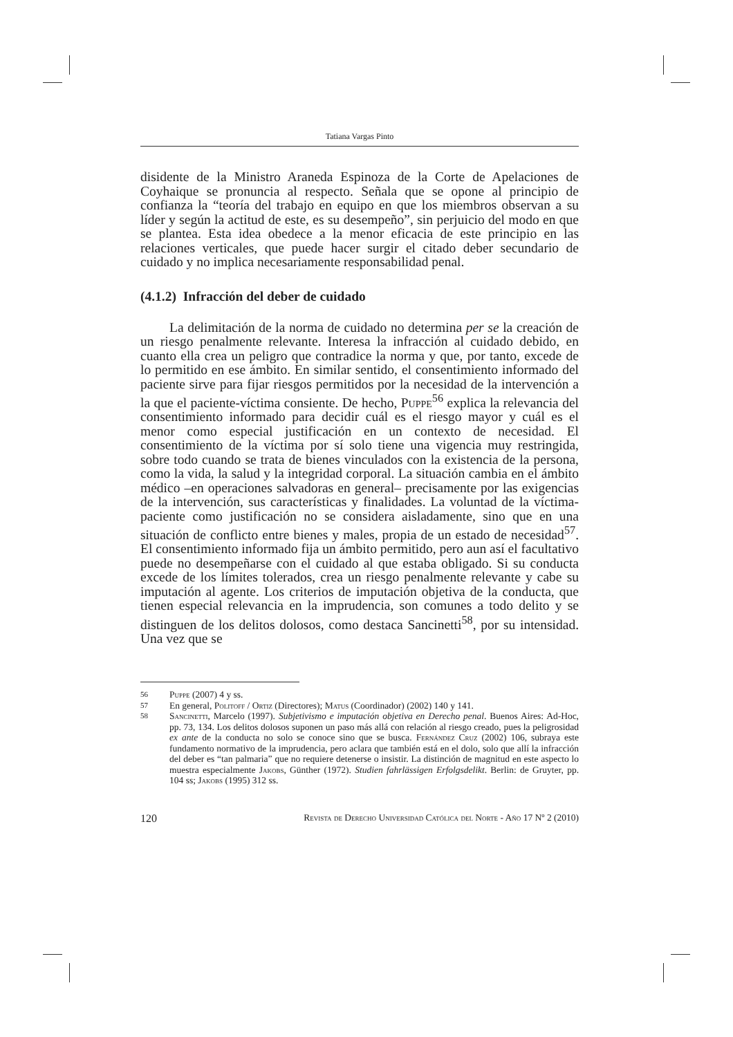Tatiana Vargas Pinto
disidente de la Ministro Araneda Espinoza de la Corte de Apelaciones de Coyhaique se pronuncia al respecto. Señala que se opone al principio de confianza la “teoría del trabajo en equipo en que los miembros observan a su líder y según la actitud de este, es su desempeño”, sin perjuicio del modo en que se plantea. Esta idea obedece a la menor eficacia de este principio en las relaciones verticales, que puede hacer surgir el citado deber secundario de cuidado y no implica necesariamente responsabilidad penal.
(4.1.2) Infracción del deber de cuidado
La delimitación de la norma de cuidado no determina per se la creación de un riesgo penalmente relevante. Interesa la infracción al cuidado debido, en cuanto ella crea un peligro que contradice la norma y que, por tanto, excede de lo permitido en ese ámbito. En similar sentido, el consentimiento informado del paciente sirve para fijar riesgos permitidos por la necesidad de la intervención a la que el paciente-víctima consiente. De hecho, Puppe<sup>56</sup> explica la relevancia del consentimiento informado para decidir cuál es el riesgo mayor y cuál es el menor como especial justificación en un contexto de necesidad. El consentimiento de la víctima por sí solo tiene una vigencia muy restringida, sobre todo cuando se trata de bienes vinculados con la existencia de la persona, como la vida, la salud y la integridad corporal. La situación cambia en el ámbito médico –en operaciones salvadoras en general– precisamente por las exigencias de la intervención, sus características y finalidades. La voluntad de la víctima-paciente como justificación no se considera aisladamente, sino que en una situación de conflicto entre bienes y males, propia de un estado de necesidad<sup>57</sup>. El consentimiento informado fija un ámbito permitido, pero aun así el facultativo puede no desempeñarse con el cuidado al que estaba obligado. Si su conducta excede de los límites tolerados, crea un riesgo penalmente relevante y cabe su imputación al agente. Los criterios de imputación objetiva de la conducta, que tienen especial relevancia en la imprudencia, son comunes a todo delito y se distinguen de los delitos dolosos, como destaca Sancinetti<sup>58</sup>, por su intensidad. Una vez que se
56 Puppe (2007) 4 y ss.
57 En general, Politoff / Ortiz (Directores); Matus (Coordinador) (2002) 140 y 141.
58 Sancinetti, Marcelo (1997). Subjetivismo e imputación objetiva en Derecho penal. Buenos Aires: Ad-Hoc, pp. 73, 134. Los delitos dolosos suponen un paso más allá con relación al riesgo creado, pues la peligrosidad ex ante de la conducta no solo se conoce sino que se busca. Fernández Cruz (2002) 106, subraya este fundamento normativo de la imprudencia, pero aclara que también está en el dolo, solo que allí la infracción del deber es “tan palmaria” que no requiere detenerse o insistir. La distinción de magnitud en este aspecto lo muestra especialmente Jakobs, Günther (1972). Studien fahrlässigen Erfolgsdelikt. Berlin: de Gruyter, pp. 104 ss; Jakobs (1995) 312 ss.
120 Revista de Derecho Universidad Católica del Norte - Año 17 Nº 2 (2010)